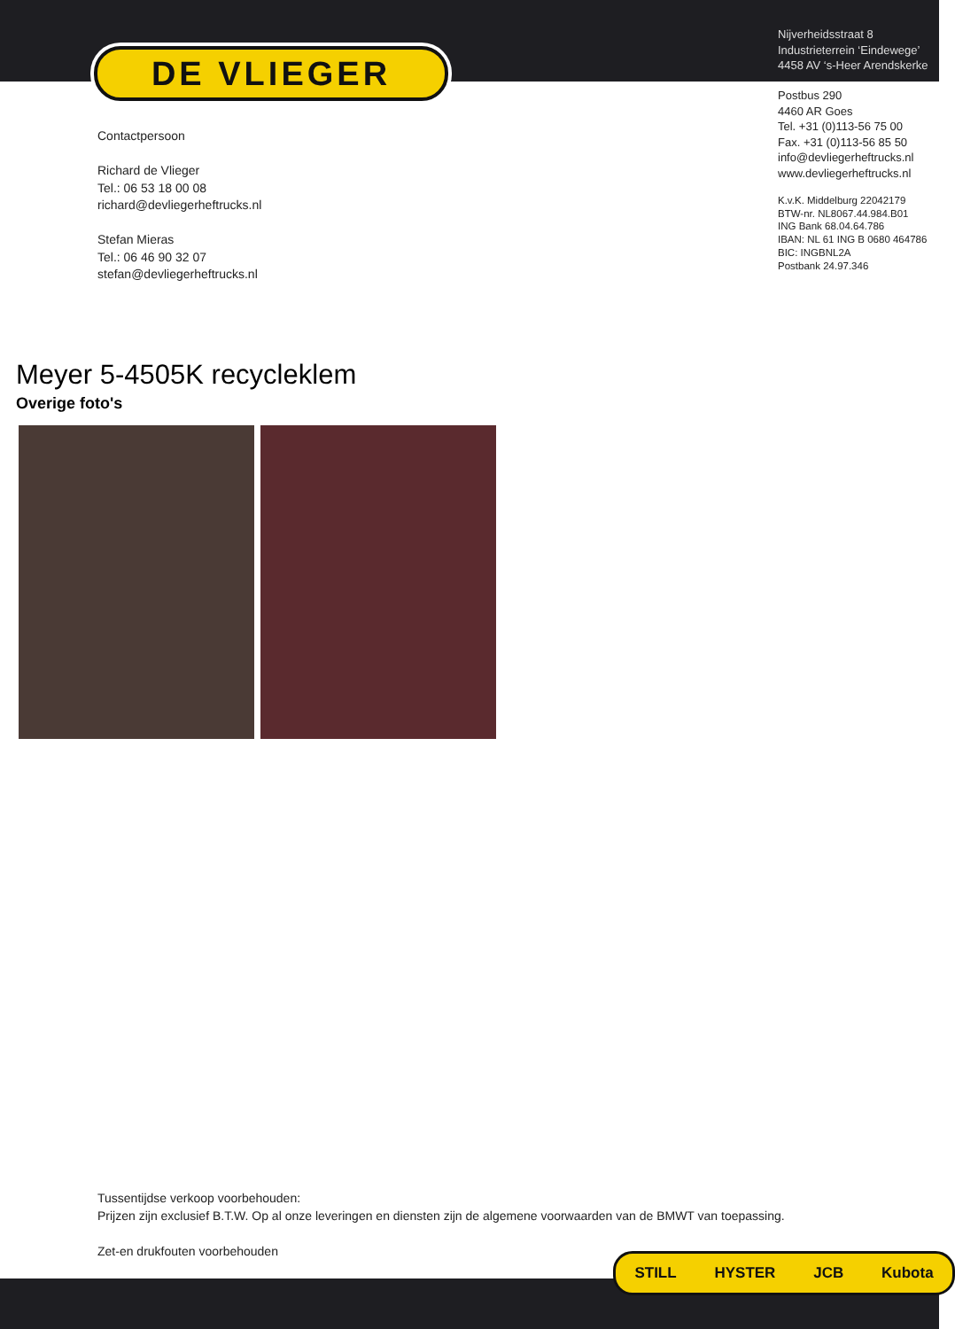DE VLIEGER
Nijverheidsstraat 8
Industrieterrein ‘Eindewege’
4458 AV ‘s-Heer Arendskerke
Postbus 290
4460 AR Goes
Tel. +31 (0)113-56 75 00
Fax. +31 (0)113-56 85 50
info@devliegerheftrucks.nl
www.devliegerheftrucks.nl
K.v.K. Middelburg 22042179
BTW-nr. NL8067.44.984.B01
ING Bank 68.04.64.786
IBAN: NL 61 ING B 0680 464786
BIC: INGBNL2A
Postbank 24.97.346
Contactpersoon
Richard de Vlieger
Tel.: 06 53 18 00 08
richard@devliegerheftrucks.nl
Stefan Mieras
Tel.: 06 46 90 32 07
stefan@devliegerheftrucks.nl
Meyer 5-4505K recycleklem
Overige foto's
Tussentijdse verkoop voorbehouden:
Prijzen zijn exclusief B.T.W. Op al onze leveringen en diensten zijn de algemene voorwaarden van de BMWT van toepassing.
Zet-en drukfouten voorbehouden
STILL HYSTER JCB Kubota